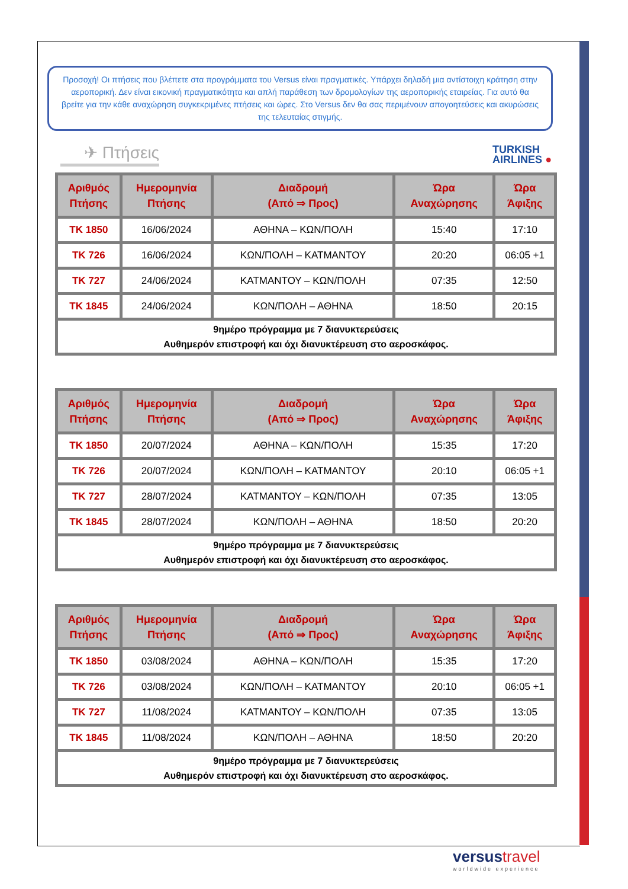Προσοχή! Οι πτήσεις που βλέπετε στα προγράμματα του Versus είναι πραγματικές. Υπάρχει δηλαδή μια αντίστοιχη κράτηση στην αεροπορική. Δεν είναι εικονική πραγματικότητα και απλή παράθεση των δρομολογίων της αεροπορικής εταιρείας. Για αυτό θα βρείτε για την κάθε αναχώρηση συγκεκριμένες πτήσεις και ώρες. Στο Versus δεν θα σας περιμένουν απογοητεύσεις και ακυρώσεις της τελευταίας στιγμής.
✈ Πτήσεις
TURKISH
AIRLINES ●
| Αριθμός Πτήσης | Ημερομηνία Πτήσης | Διαδρομή (Από ⇒ Προς) | Ώρα Αναχώρησης | Ώρα Άφιξης |
| --- | --- | --- | --- | --- |
| TK 1850 | 16/06/2024 | ΑΘΗΝΑ – ΚΩΝ/ΠΟΛΗ | 15:40 | 17:10 |
| TK 726 | 16/06/2024 | ΚΩΝ/ΠΟΛΗ – ΚΑΤΜΑΝΤΟΥ | 20:20 | 06:05 +1 |
| TK 727 | 24/06/2024 | ΚΑΤΜΑΝΤΟΥ – ΚΩΝ/ΠΟΛΗ | 07:35 | 12:50 |
| TK 1845 | 24/06/2024 | ΚΩΝ/ΠΟΛΗ – ΑΘΗΝΑ | 18:50 | 20:15 |
| 9ημέρο πρόγραμμα με 7 διανυκτερεύσεις Αυθημερόν επιστροφή και όχι διανυκτέρευση στο αεροσκάφος. | | | | |
| Αριθμός Πτήσης | Ημερομηνία Πτήσης | Διαδρομή (Από ⇒ Προς) | Ώρα Αναχώρησης | Ώρα Άφιξης |
| --- | --- | --- | --- | --- |
| TK 1850 | 20/07/2024 | ΑΘΗΝΑ – ΚΩΝ/ΠΟΛΗ | 15:35 | 17:20 |
| TK 726 | 20/07/2024 | ΚΩΝ/ΠΟΛΗ – ΚΑΤΜΑΝΤΟΥ | 20:10 | 06:05 +1 |
| TK 727 | 28/07/2024 | ΚΑΤΜΑΝΤΟΥ – ΚΩΝ/ΠΟΛΗ | 07:35 | 13:05 |
| TK 1845 | 28/07/2024 | ΚΩΝ/ΠΟΛΗ – ΑΘΗΝΑ | 18:50 | 20:20 |
| 9ημέρο πρόγραμμα με 7 διανυκτερεύσεις Αυθημερόν επιστροφή και όχι διανυκτέρευση στο αεροσκάφος. | | | | |
| Αριθμός Πτήσης | Ημερομηνία Πτήσης | Διαδρομή (Από ⇒ Προς) | Ώρα Αναχώρησης | Ώρα Άφιξης |
| --- | --- | --- | --- | --- |
| TK 1850 | 03/08/2024 | ΑΘΗΝΑ – ΚΩΝ/ΠΟΛΗ | 15:35 | 17:20 |
| TK 726 | 03/08/2024 | ΚΩΝ/ΠΟΛΗ – ΚΑΤΜΑΝΤΟΥ | 20:10 | 06:05 +1 |
| TK 727 | 11/08/2024 | ΚΑΤΜΑΝΤΟΥ – ΚΩΝ/ΠΟΛΗ | 07:35 | 13:05 |
| TK 1845 | 11/08/2024 | ΚΩΝ/ΠΟΛΗ – ΑΘΗΝΑ | 18:50 | 20:20 |
| 9ημέρο πρόγραμμα με 7 διανυκτερεύσεις Αυθημερόν επιστροφή και όχι διανυκτέρευση στο αεροσκάφος. | | | | |
versustravel
worldwide experience